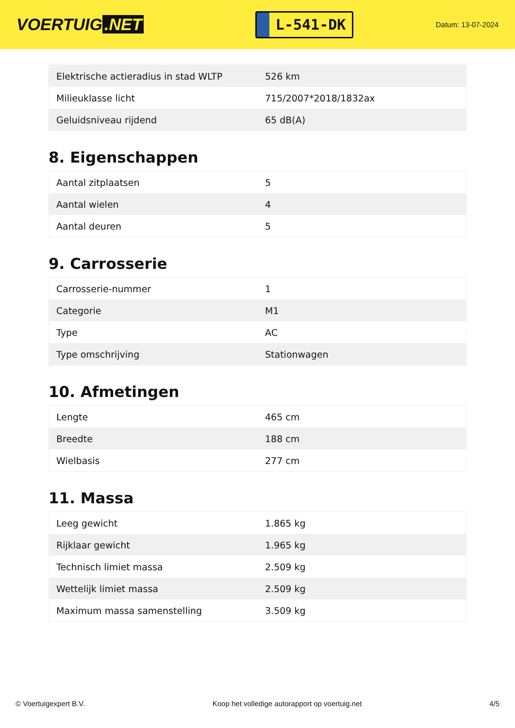VOERTUIG.NET
L-541-DK
Datum: 13-07-2024
| Elektrische actieradius in stad WLTP | 526 km |
| Milieuklasse licht | 715/2007*2018/1832ax |
| Geluidsniveau rijdend | 65 dB(A) |
8. Eigenschappen
| Aantal zitplaatsen | 5 |
| Aantal wielen | 4 |
| Aantal deuren | 5 |
9. Carrosserie
| Carrosserie-nummer | 1 |
| Categorie | M1 |
| Type | AC |
| Type omschrijving | Stationwagen |
10. Afmetingen
| Lengte | 465 cm |
| Breedte | 188 cm |
| Wielbasis | 277 cm |
11. Massa
| Leeg gewicht | 1.865 kg |
| Rijklaar gewicht | 1.965 kg |
| Technisch limiet massa | 2.509 kg |
| Wettelijk limiet massa | 2.509 kg |
| Maximum massa samenstelling | 3.509 kg |
© Voertuigexpert B.V. Koop het volledige autorapport op voertuig.net 4/5